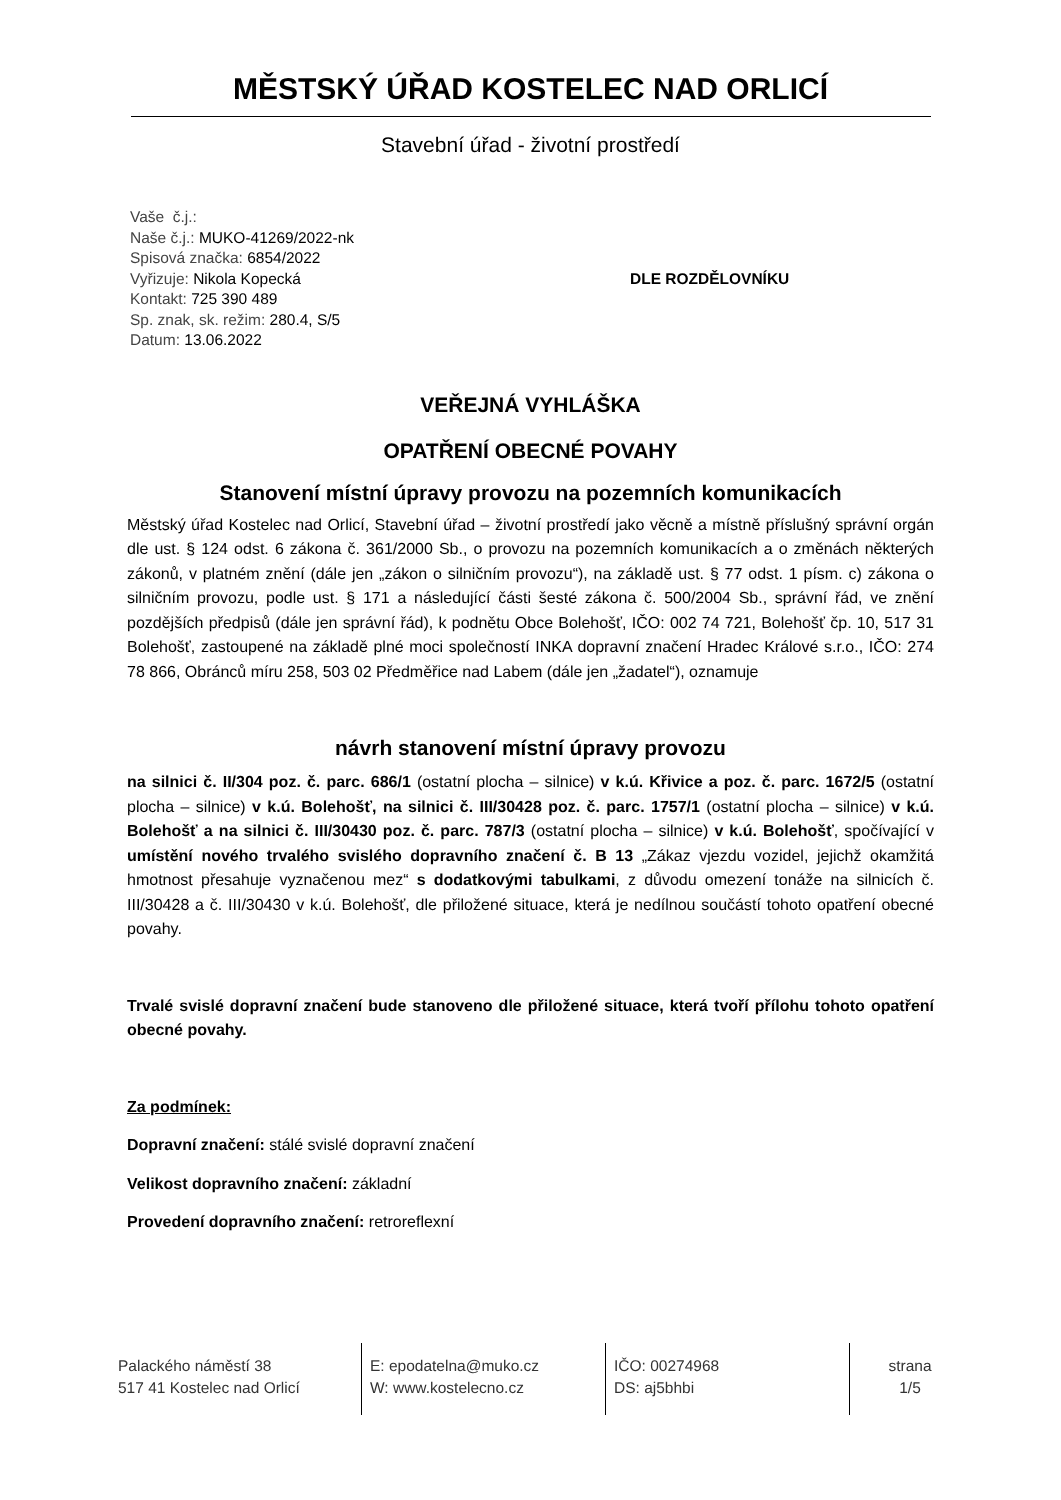MĚSTSKÝ ÚŘAD KOSTELEC NAD ORLICÍ
Stavební úřad - životní prostředí
Vaše č.j.:
Naše č.j.: MUKO-41269/2022-nk
Spisová značka: 6854/2022
Vyřizuje: Nikola Kopecká
Kontakt: 725 390 489
Sp. znak, sk. režim: 280.4, S/5
Datum: 13.06.2022
DLE ROZDĚLOVNÍKU
VEŘEJNÁ VYHLÁŠKA
OPATŘENÍ OBECNÉ POVAHY
Stanovení místní úpravy provozu na pozemních komunikacích
Městský úřad Kostelec nad Orlicí, Stavební úřad – životní prostředí jako věcně a místně příslušný správní orgán dle ust. § 124 odst. 6 zákona č. 361/2000 Sb., o provozu na pozemních komunikacích a o změnách některých zákonů, v platném znění (dále jen „zákon o silničním provozu“), na základě ust. § 77 odst. 1 písm. c) zákona o silničním provozu, podle ust. § 171 a následující části šesté zákona č. 500/2004 Sb., správní řád, ve znění pozdějších předpisů (dále jen správní řád), k podnětu Obce Bolehošť, IČO: 002 74 721, Bolehošť čp. 10, 517 31 Bolehošť, zastoupené na základě plné moci společností INKA dopravní značení Hradec Králové s.r.o., IČO: 274 78 866, Obránců míru 258, 503 02 Předměřice nad Labem (dále jen „žadatel“), oznamuje
návrh stanovení místní úpravy provozu
na silnici č. II/304 poz. č. parc. 686/1 (ostatní plocha – silnice) v k.ú. Křivice a poz. č. parc. 1672/5 (ostatní plocha – silnice) v k.ú. Bolehošť, na silnici č. III/30428 poz. č. parc. 1757/1 (ostatní plocha – silnice) v k.ú. Bolehošť a na silnici č. III/30430 poz. č. parc. 787/3 (ostatní plocha – silnice) v k.ú. Bolehošť, spočívající v umístění nového trvalého svislého dopravního značení č. B 13 „Zákaz vjezdu vozidel, jejichž okamžitá hmotnost přesahuje vyznačenou mez“ s dodatkovými tabulkami, z důvodu omezení tonáže na silnicích č. III/30428 a č. III/30430 v k.ú. Bolehošť, dle přiložené situace, která je nedílnou součástí tohoto opatření obecné povahy.
Trvalé svislé dopravní značení bude stanoveno dle přiložené situace, která tvoří přílohu tohoto opatření obecné povahy.
Za podmínek:
Dopravní značení: stálé svislé dopravní značení
Velikost dopravního značení: základní
Provedení dopravního značení: retroreflexní
Palackého náměstí 38
517 41 Kostelec nad Orlicí
E: epodatelna@muko.cz
W: www.kostelecno.cz
IČO: 00274968
DS: aj5bhbi
strana
1/5